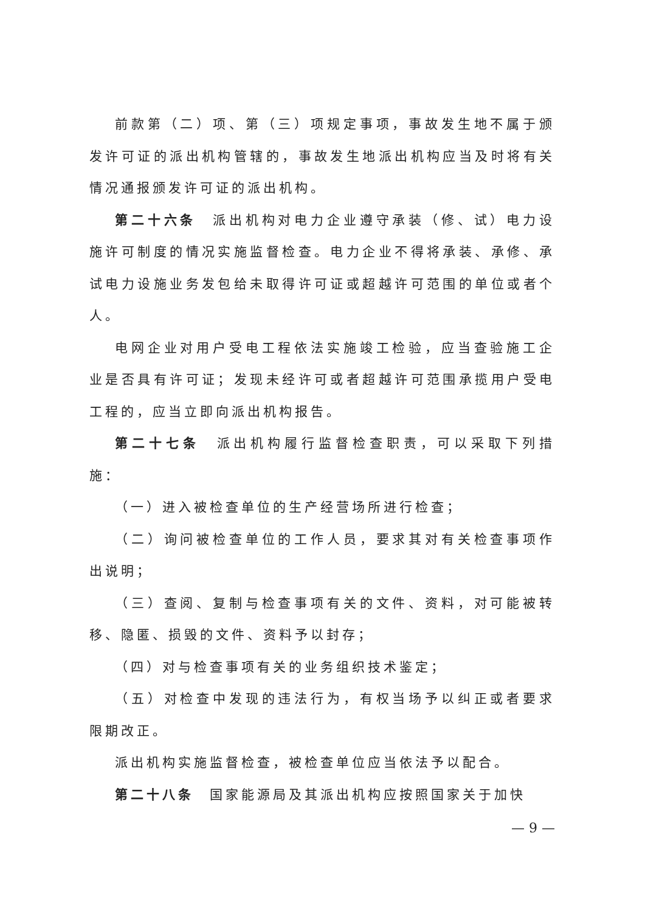前款第（二）项、第（三）项规定事项，事故发生地不属于颁发许可证的派出机构管辖的，事故发生地派出机构应当及时将有关情况通报颁发许可证的派出机构。
第二十六条　派出机构对电力企业遵守承装（修、试）电力设施许可制度的情况实施监督检查。电力企业不得将承装、承修、承试电力设施业务发包给未取得许可证或超越许可范围的单位或者个人。
电网企业对用户受电工程依法实施竣工检验，应当查验施工企业是否具有许可证；发现未经许可或者超越许可范围承揽用户受电工程的，应当立即向派出机构报告。
第二十七条　派出机构履行监督检查职责，可以采取下列措施：
（一）进入被检查单位的生产经营场所进行检查；
（二）询问被检查单位的工作人员，要求其对有关检查事项作出说明；
（三）查阅、复制与检查事项有关的文件、资料，对可能被转移、隐匿、损毁的文件、资料予以封存；
（四）对与检查事项有关的业务组织技术鉴定；
（五）对检查中发现的违法行为，有权当场予以纠正或者要求限期改正。
派出机构实施监督检查，被检查单位应当依法予以配合。
第二十八条　国家能源局及其派出机构应按照国家关于加快
— 9 —